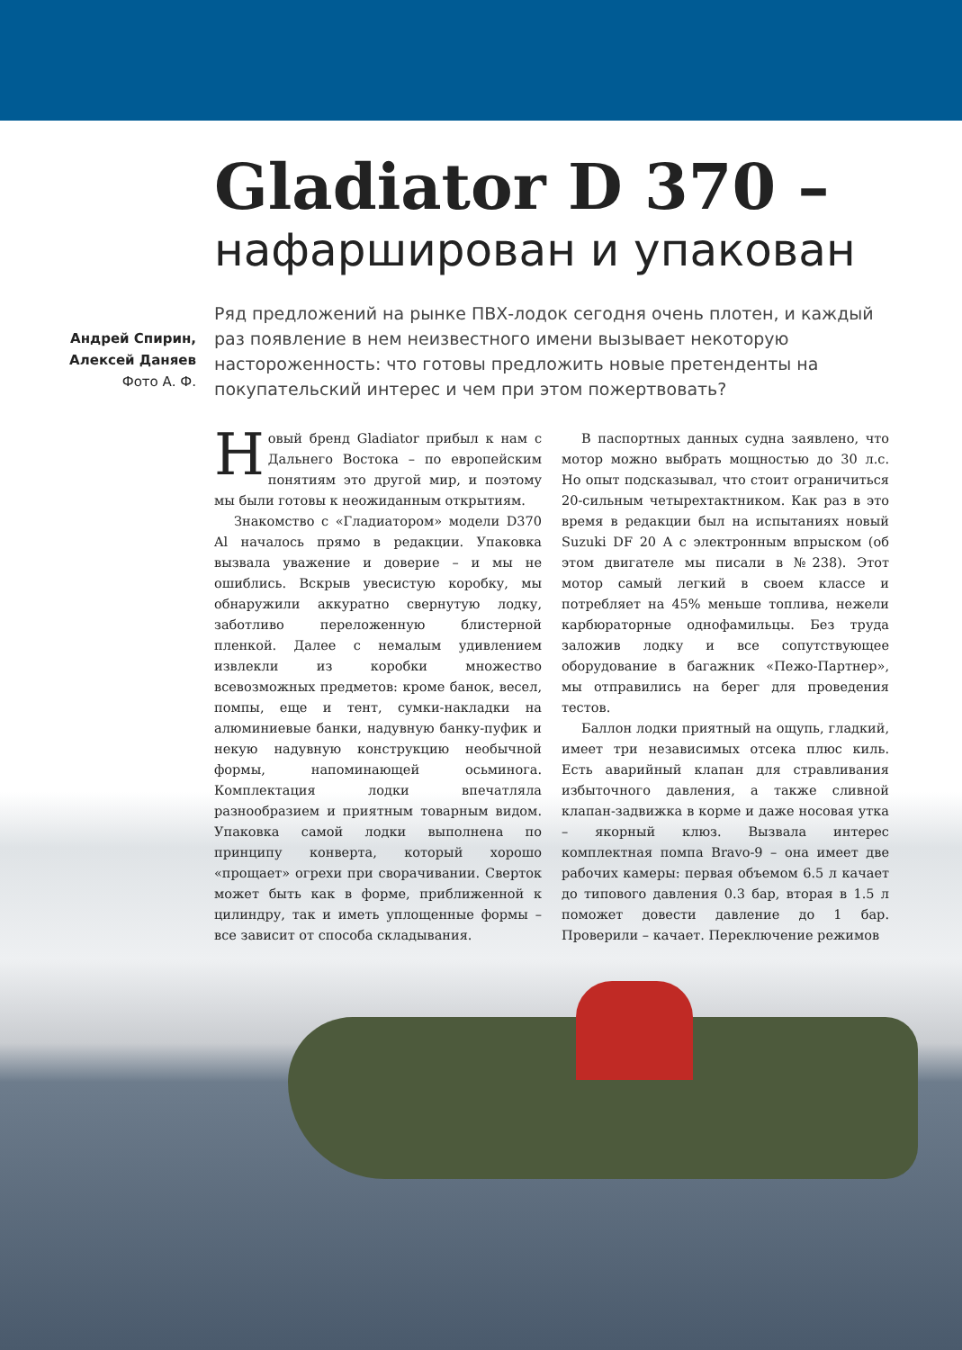Gladiator D 370 –
нафарширован и упакован
Андрей Спирин,
Алексей Даняев
Фото А. Ф.
Ряд предложений на рынке ПВХ-лодок сегодня очень плотен, и каждый раз появление в нем неизвестного имени вызывает некоторую настороженность: что готовы предложить новые претенденты на покупательский интерес и чем при этом пожертвовать?
Новый бренд Gladiator прибыл к нам с Дальнего Востока – по европейским понятиям это другой мир, и поэтому мы были готовы к неожиданным открытиям.
Знакомство с «Гладиатором» модели D370 Al началось прямо в редакции. Упаковка вызвала уважение и доверие – и мы не ошиблись. Вскрыв увесистую коробку, мы обнаружили аккуратно свернутую лодку, заботливо переложенную блистерной пленкой. Далее с немалым удивлением извлекли из коробки множество всевозможных предметов: кроме банок, весел, помпы, еще и тент, сумки-накладки на алюминиевые банки, надувную банку-пуфик и некую надувную конструкцию необычной формы, напоминающей осьминога. Комплектация лодки впечатляла разнообразием и приятным товарным видом. Упаковка самой лодки выполнена по принципу конверта, который хорошо «прощает» огрехи при сворачивании. Сверток может быть как в форме, приближенной к цилиндру, так и иметь уплощенные формы – все зависит от способа складывания.
В паспортных данных судна заявлено, что мотор можно выбрать мощностью до 30 л.с. Но опыт подсказывал, что стоит ограничиться 20-сильным четырехтактником. Как раз в это время в редакции был на испытаниях новый Suzuki DF 20 A с электронным впрыском (об этом двигателе мы писали в №238). Этот мотор самый легкий в своем классе и потребляет на 45% меньше топлива, нежели карбюраторные однофамильцы. Без труда заложив лодку и все сопутствующее оборудование в багажник «Пежо-Партнер», мы отправились на берег для проведения тестов.
Баллон лодки приятный на ощупь, гладкий, имеет три независимых отсека плюс киль. Есть аварийный клапан для стравливания избыточного давления, а также сливной клапан-задвижка в корме и даже носовая утка – якорный клюз. Вызвала интерес комплектная помпа Bravo-9 – она имеет две рабочих камеры: первая объемом 6.5 л качает до типового давления 0.3 бар, вторая в 1.5 л поможет довести давление до 1 бар. Проверили – качает. Переключение режимов